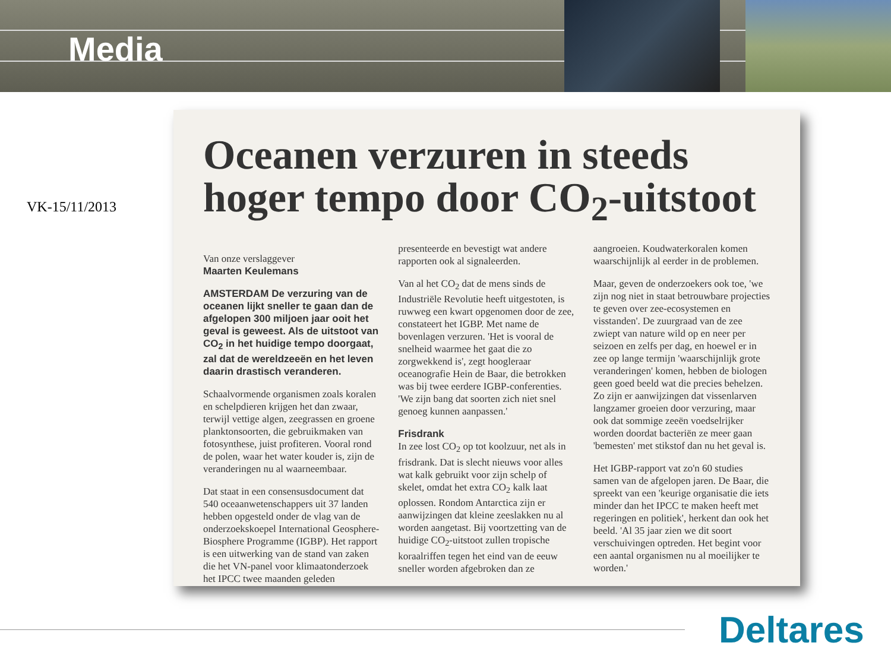Media
VK-15/11/2013
Oceanen verzuren in steeds hoger tempo door CO<sub>2</sub>-uitstoot
Van onze verslaggever
Maarten Keulemans
AMSTERDAM De verzuring van de oceanen lijkt sneller te gaan dan de afgelopen 300 miljoen jaar ooit het geval is geweest. Als de uitstoot van CO<sub>2</sub> in het huidige tempo doorgaat, zal dat de wereldzeeën en het leven daarin drastisch veranderen.
Schaalvormende organismen zoals koralen en schelpdieren krijgen het dan zwaar, terwijl vettige algen, zeegrassen en groene planktonsoorten, die gebruikmaken van fotosynthese, juist profiteren. Vooral rond de polen, waar het water kouder is, zijn de veranderingen nu al waarneembaar.
Dat staat in een consensusdocument dat 540 oceaanwetenschappers uit 37 landen hebben opgesteld onder de vlag van de onderzoekskoepel International Geosphere-Biosphere Programme (IGBP). Het rapport is een uitwerking van de stand van zaken die het VN-panel voor klimaatonderzoek het IPCC twee maanden geleden presenteerde en bevestigt wat andere rapporten ook al signaleerden.
Van al het CO<sub>2</sub> dat de mens sinds de Industriële Revolutie heeft uitgestoten, is ruwweg een kwart opgenomen door de zee, constateert het IGBP. Met name de bovenlagen verzuren. 'Het is vooral de snelheid waarmee het gaat die zo zorgwekkend is', zegt hoogleraar oceanografie Hein de Baar, die betrokken was bij twee eerdere IGBP-conferenties. 'We zijn bang dat soorten zich niet snel genoeg kunnen aanpassen.'
Frisdrank
In zee lost CO<sub>2</sub> op tot koolzuur, net als in frisdrank. Dat is slecht nieuws voor alles wat kalk gebruikt voor zijn schelp of skelet, omdat het extra CO<sub>2</sub> kalk laat oplossen. Rondom Antarctica zijn er aanwijzingen dat kleine zeeslakken nu al worden aangetast. Bij voortzetting van de huidige CO<sub>2</sub>-uitstoot zullen tropische koraalriffen tegen het eind van de eeuw sneller worden afgebroken dan ze aangroeien. Koudwaterkoralen komen waarschijnlijk al eerder in de problemen.
Maar, geven de onderzoekers ook toe, 'we zijn nog niet in staat betrouwbare projecties te geven over zee-ecosystemen en visstanden'. De zuurgraad van de zee zwiept van nature wild op en neer per seizoen en zelfs per dag, en hoewel er in zee op lange termijn 'waarschijnlijk grote veranderingen' komen, hebben de biologen geen goed beeld wat die precies behelzen. Zo zijn er aanwijzingen dat vissenlarven langzamer groeien door verzuring, maar ook dat sommige zeeën voedselrijker worden doordat bacteriën ze meer gaan 'bemesten' met stikstof dan nu het geval is.
Het IGBP-rapport vat zo'n 60 studies samen van de afgelopen jaren. De Baar, die spreekt van een 'keurige organisatie die iets minder dan het IPCC te maken heeft met regeringen en politiek', herkent dan ook het beeld. 'Al 35 jaar zien we dit soort verschuivingen optreden. Het begint voor een aantal organismen nu al moeilijker te worden.'
Deltares